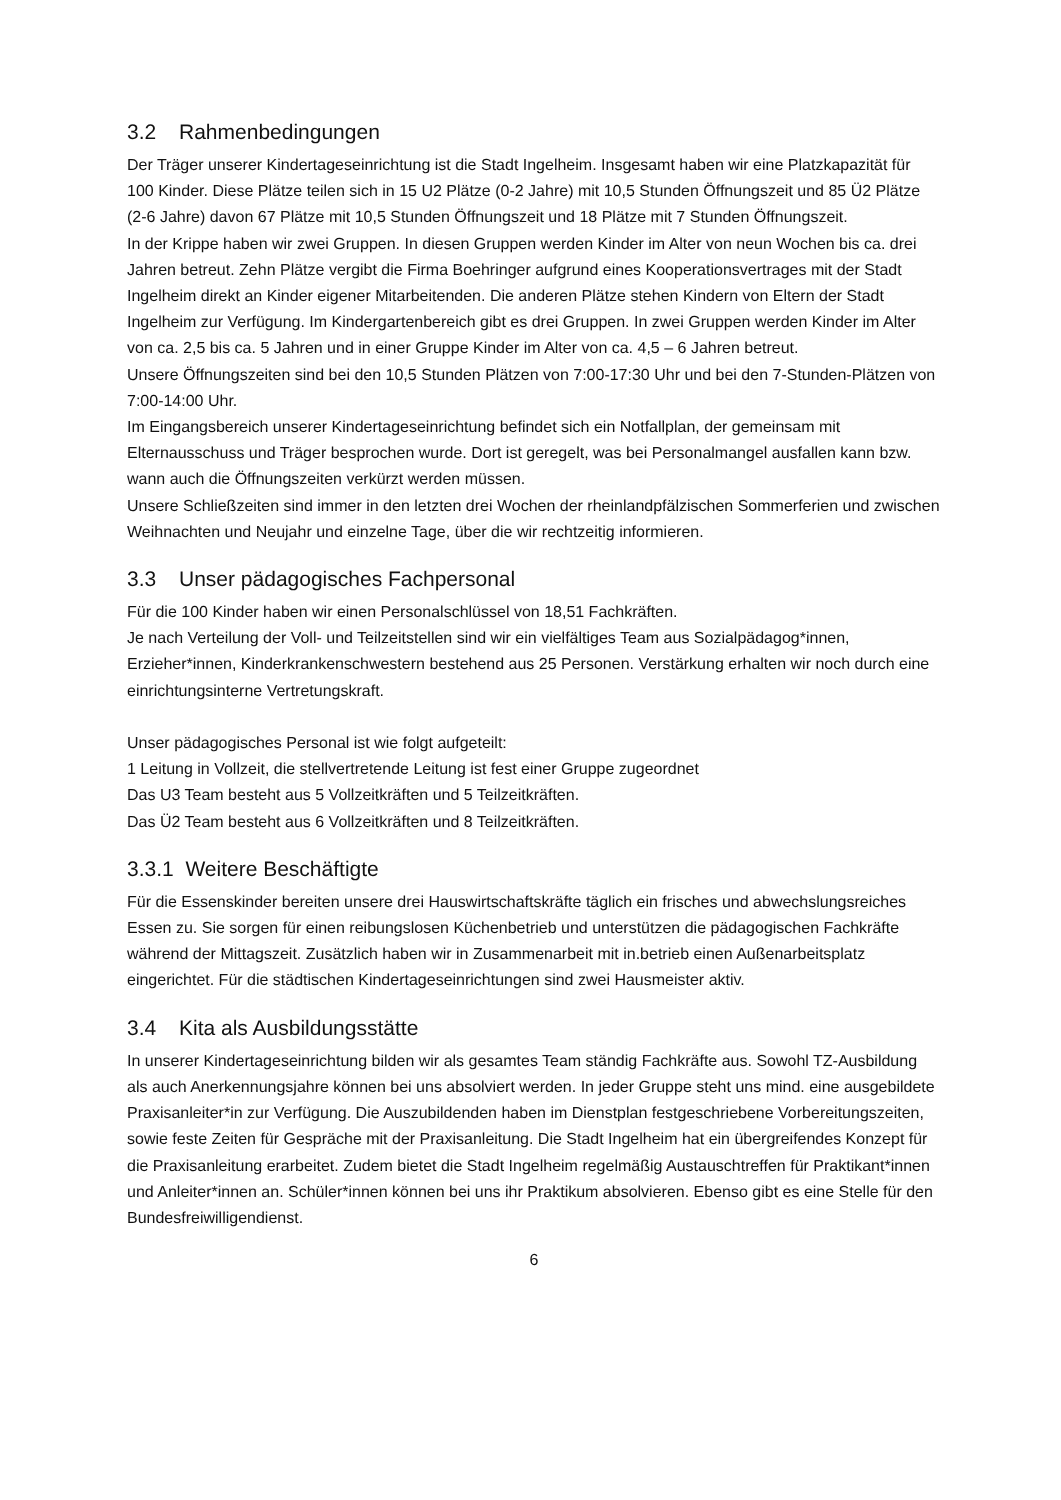3.2 Rahmenbedingungen
Der Träger unserer Kindertageseinrichtung ist die Stadt Ingelheim. Insgesamt haben wir eine Platzkapazität für 100 Kinder. Diese Plätze teilen sich in 15 U2 Plätze (0-2 Jahre) mit 10,5 Stunden Öffnungszeit und 85 Ü2 Plätze (2-6 Jahre) davon 67 Plätze mit 10,5 Stunden Öffnungszeit und 18 Plätze mit 7 Stunden Öffnungszeit.
In der Krippe haben wir zwei Gruppen. In diesen Gruppen werden Kinder im Alter von neun Wochen bis ca. drei Jahren betreut. Zehn Plätze vergibt die Firma Boehringer aufgrund eines Kooperationsvertrages mit der Stadt Ingelheim direkt an Kinder eigener Mitarbeitenden. Die anderen Plätze stehen Kindern von Eltern der Stadt Ingelheim zur Verfügung. Im Kindergartenbereich gibt es drei Gruppen. In zwei Gruppen werden Kinder im Alter von ca. 2,5 bis ca. 5 Jahren und in einer Gruppe Kinder im Alter von ca. 4,5 – 6 Jahren betreut.
Unsere Öffnungszeiten sind bei den 10,5 Stunden Plätzen von 7:00-17:30 Uhr und bei den 7-Stunden-Plätzen von 7:00-14:00 Uhr.
Im Eingangsbereich unserer Kindertageseinrichtung befindet sich ein Notfallplan, der gemeinsam mit Elternausschuss und Träger besprochen wurde. Dort ist geregelt, was bei Personalmangel ausfallen kann bzw. wann auch die Öffnungszeiten verkürzt werden müssen.
Unsere Schließzeiten sind immer in den letzten drei Wochen der rheinlandpfälzischen Sommerferien und zwischen Weihnachten und Neujahr und einzelne Tage, über die wir rechtzeitig informieren.
3.3 Unser pädagogisches Fachpersonal
Für die 100 Kinder haben wir einen Personalschlüssel von 18,51 Fachkräften.
Je nach Verteilung der Voll- und Teilzeitstellen sind wir ein vielfältiges Team aus Sozialpädagog*innen, Erzieher*innen, Kinderkrankenschwestern bestehend aus 25 Personen. Verstärkung erhalten wir noch durch eine einrichtungsinterne Vertretungskraft.
Unser pädagogisches Personal ist wie folgt aufgeteilt:
1 Leitung in Vollzeit, die stellvertretende Leitung ist fest einer Gruppe zugeordnet
Das U3 Team besteht aus 5 Vollzeitkräften und 5 Teilzeitkräften.
Das Ü2 Team besteht aus 6 Vollzeitkräften und 8 Teilzeitkräften.
3.3.1 Weitere Beschäftigte
Für die Essenskinder bereiten unsere drei Hauswirtschaftskräfte täglich ein frisches und abwechslungsreiches Essen zu. Sie sorgen für einen reibungslosen Küchenbetrieb und unterstützen die pädagogischen Fachkräfte während der Mittagszeit. Zusätzlich haben wir in Zusammenarbeit mit in.betrieb einen Außenarbeitsplatz eingerichtet. Für die städtischen Kindertageseinrichtungen sind zwei Hausmeister aktiv.
3.4 Kita als Ausbildungsstätte
In unserer Kindertageseinrichtung bilden wir als gesamtes Team ständig Fachkräfte aus. Sowohl TZ-Ausbildung als auch Anerkennungsjahre können bei uns absolviert werden. In jeder Gruppe steht uns mind. eine ausgebildete Praxisanleiter*in zur Verfügung. Die Auszubildenden haben im Dienstplan festgeschriebene Vorbereitungszeiten, sowie feste Zeiten für Gespräche mit der Praxisanleitung. Die Stadt Ingelheim hat ein übergreifendes Konzept für die Praxisanleitung erarbeitet. Zudem bietet die Stadt Ingelheim regelmäßig Austauschtreffen für Praktikant*innen und Anleiter*innen an. Schüler*innen können bei uns ihr Praktikum absolvieren. Ebenso gibt es eine Stelle für den Bundesfreiwilligendienst.
6